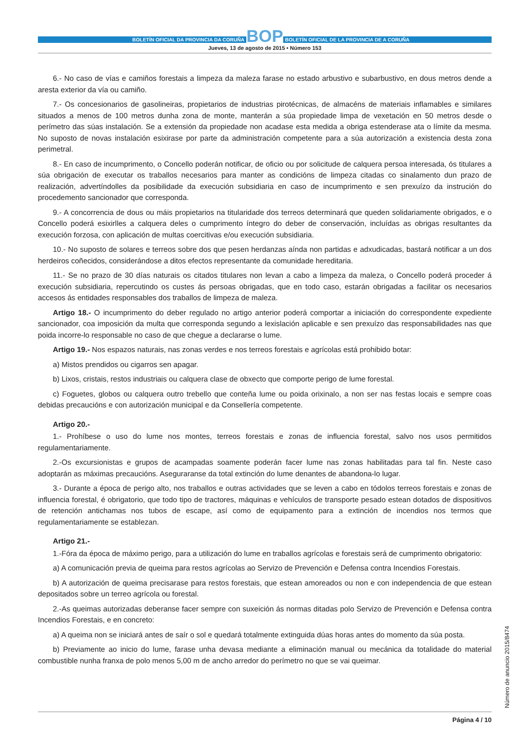BOLETÍN OFICIAL DA PROVINCIA DA CORUÑA BOP BOLETÍN OFICIAL DE LA PROVINCIA DE A CORUÑA
Jueves, 13 de agosto de 2015 • Número 153
6.- No caso de vías e camiños forestais a limpeza da maleza farase no estado arbustivo e subarbustivo, en dous metros dende a aresta exterior da vía ou camiño.
7.- Os concesionarios de gasolineiras, propietarios de industrias pirotécnicas, de almacéns de materiais inflamables e similares situados a menos de 100 metros dunha zona de monte, manterán a súa propiedade limpa de vexetación en 50 metros desde o perímetro das súas instalación. Se a extensión da propiedade non acadase esta medida a obriga estenderase ata o límite da mesma. No suposto de novas instalación esixirase por parte da administración competente para a súa autorización a existencia desta zona perimetral.
8.- En caso de incumprimento, o Concello poderán notificar, de oficio ou por solicitude de calquera persoa interesada, ós titulares a súa obrigación de executar os traballos necesarios para manter as condicións de limpeza citadas co sinalamento dun prazo de realización, advertíndolles da posibilidade da execución subsidiaria en caso de incumprimento e sen prexuízo da instrución do procedemento sancionador que corresponda.
9.- A concorrencia de dous ou máis propietarios na titularidade dos terreos determinará que queden solidariamente obrigados, e o Concello poderá esixirlles a calquera deles o cumprimento íntegro do deber de conservación, incluídas as obrigas resultantes da execución forzosa, con aplicación de multas coercitivas e/ou execución subsidiaria.
10.- No suposto de solares e terreos sobre dos que pesen herdanzas aínda non partidas e adxudicadas, bastará notificar a un dos herdeiros coñecidos, considerándose a ditos efectos representante da comunidade hereditaria.
11.- Se no prazo de 30 días naturais os citados titulares non levan a cabo a limpeza da maleza, o Concello poderá proceder á execución subsidiaria, repercutindo os custes ás persoas obrigadas, que en todo caso, estarán obrigadas a facilitar os necesarios accesos ás entidades responsables dos traballos de limpeza de maleza.
Artigo 18.- O incumprimento do deber regulado no artigo anterior poderá comportar a iniciación do correspondente expediente sancionador, coa imposición da multa que corresponda segundo a lexislación aplicable e sen prexuízo das responsabilidades nas que poida incorre-lo responsable no caso de que chegue a declararse o lume.
Artigo 19.- Nos espazos naturais, nas zonas verdes e nos terreos forestais e agrícolas está prohibido botar:
a) Mistos prendidos ou cigarros sen apagar.
b) Lixos, cristais, restos industriais ou calquera clase de obxecto que comporte perigo de lume forestal.
c) Foguetes, globos ou calquera outro trebello que conteña lume ou poida orixinalo, a non ser nas festas locais e sempre coas debidas precaucións e con autorización municipal e da Consellería competente.
Artigo 20.-
1.- Prohíbese o uso do lume nos montes, terreos forestais e zonas de influencia forestal, salvo nos usos permitidos regulamentariamente.
2.-Os excursionistas e grupos de acampadas soamente poderán facer lume nas zonas habilitadas para tal fin. Neste caso adoptarán as máximas precaucións. Aseguraranse da total extinción do lume denantes de abandona-lo lugar.
3.- Durante a época de perigo alto, nos traballos e outras actividades que se leven a cabo en tódolos terreos forestais e zonas de influencia forestal, é obrigatorio, que todo tipo de tractores, máquinas e vehículos de transporte pesado estean dotados de dispositivos de retención antichamas nos tubos de escape, así como de equipamento para a extinción de incendios nos termos que regulamentariamente se establezan.
Artigo 21.-
1.-Fóra da época de máximo perigo, para a utilización do lume en traballos agrícolas e forestais será de cumprimento obrigatorio:
a) A comunicación previa de queima para restos agrícolas ao Servizo de Prevención e Defensa contra Incendios Forestais.
b) A autorización de queima precisarase para restos forestais, que estean amoreados ou non e con independencia de que estean depositados sobre un terreo agrícola ou forestal.
2.-As queimas autorizadas deberanse facer sempre con suxeición ás normas ditadas polo Servizo de Prevención e Defensa contra Incendios Forestais, e en concreto:
a) A queima non se iniciará antes de saír o sol e quedará totalmente extinguida dúas horas antes do momento da súa posta.
b) Previamente ao inicio do lume, farase unha devasa mediante a eliminación manual ou mecánica da totalidade do material combustible nunha franxa de polo menos 5,00 m de ancho arredor do perímetro no que se vai queimar.
Número de anuncio 2015/8474
Página 4 / 10